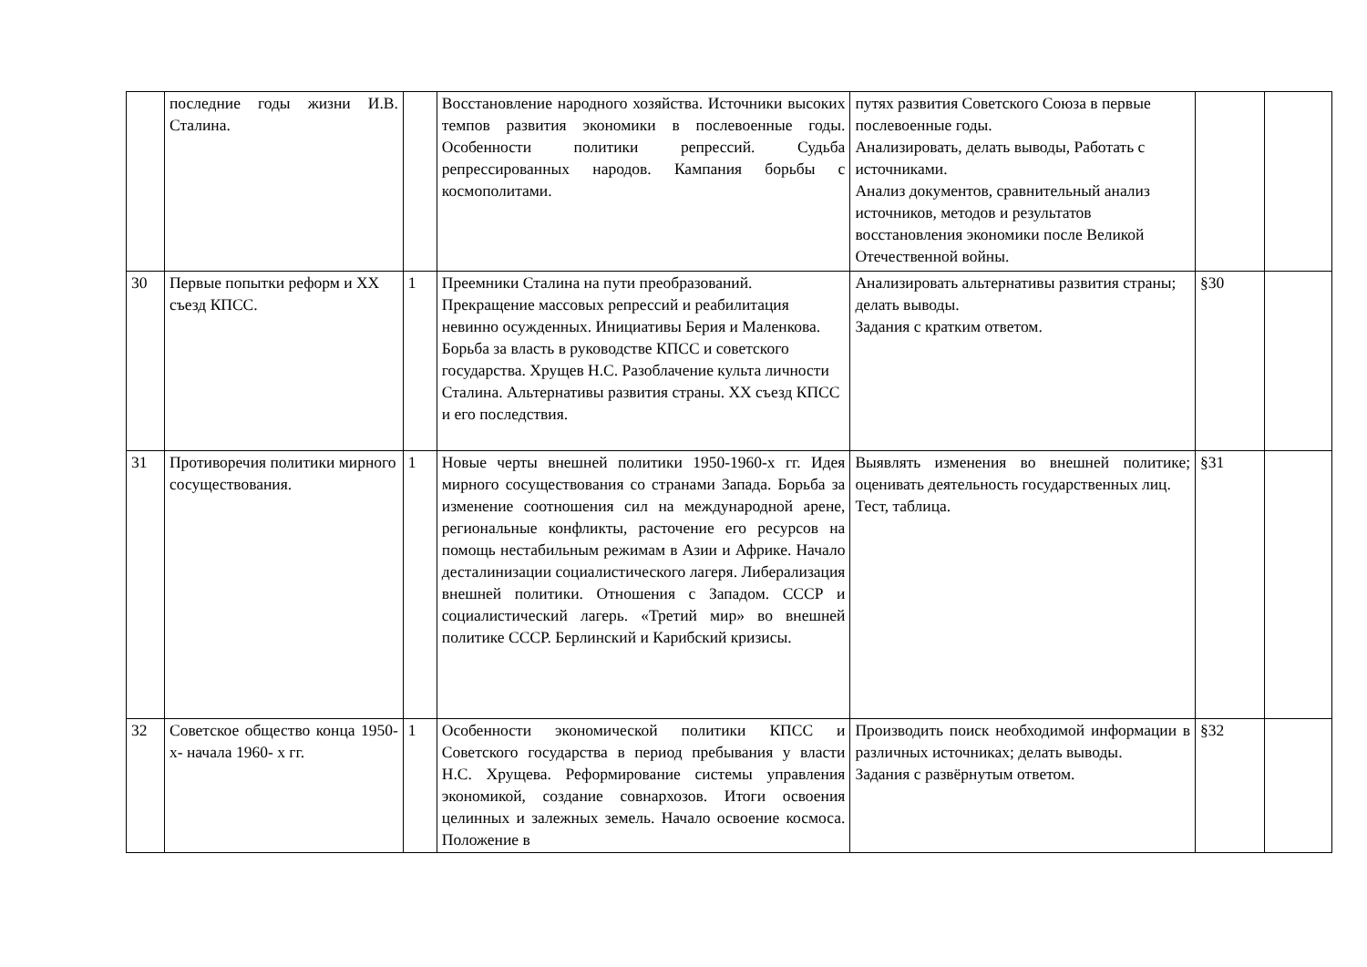| | последние годы жизни И.В. Сталина. | | Восстановление народного хозяйства. Источники высоких темпов развития экономики в послевоенные годы. Особенности политики репрессий. Судьба репрессированных народов. Кампания борьбы с космополитами. | путях развития Советского Союза в первые послевоенные годы. Анализировать, делать выводы, Работать с источниками. Анализ документов, сравнительный анализ источников, методов и результатов восстановления экономики после Великой Отечественной войны. | | |
| 30 | Первые попытки реформ и XX съезд КПСС. | 1 | Преемники Сталина на пути преобразований. Прекращение массовых репрессий и реабилитация невинно осужденных. Инициативы Берия и Маленкова. Борьба за власть в руководстве КПСС и советского государства. Хрущев Н.С. Разоблачение культа личности Сталина. Альтернативы развития страны. XX съезд КПСС и его последствия. | Анализировать альтернативы развития страны; делать выводы. Задания с кратким ответом. | §30 | |
| 31 | Противоречия политики мирного сосуществования. | 1 | Новые черты внешней политики 1950-1960-х гг. Идея мирного сосуществования со странами Запада. Борьба за изменение соотношения сил на международной арене, региональные конфликты, расточение его ресурсов на помощь нестабильным режимам в Азии и Африке. Начало десталинизации социалистического лагеря. Либерализация внешней политики. Отношения с Западом. СССР и социалистический лагерь. «Третий мир» во внешней политике СССР. Берлинский и Карибский кризисы. | Выявлять изменения во внешней политике; оценивать деятельность государственных лиц. Тест, таблица. | §31 | |
| 32 | Советское общество конца 1950-х- начала 1960- х гг. | 1 | Особенности экономической политики КПСС и Советского государства в период пребывания у власти Н.С. Хрущева. Реформирование системы управления экономикой, создание совнархозов. Итоги освоения целинных и залежных земель. Начало освоение космоса. Положение в | Производить поиск необходимой информации в различных источниках; делать выводы. Задания с развёрнутым ответом. | §32 | |